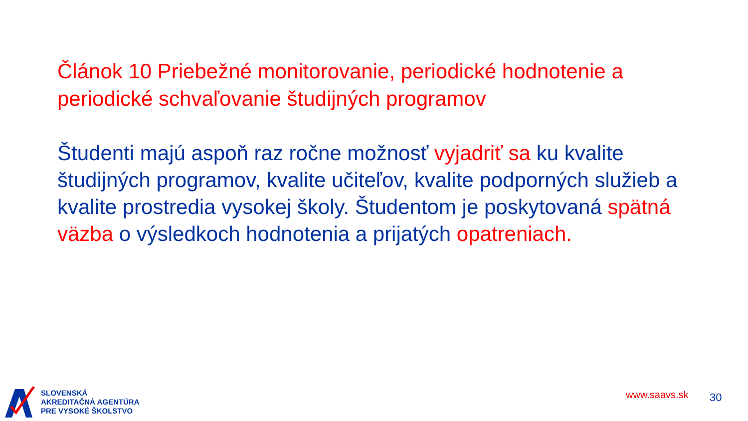Článok 10 Priebežné monitorovanie, periodické hodnotenie a periodické schvaľovanie študijných programov
Študenti majú aspoň raz ročne možnosť vyjadriť sa ku kvalite študijných programov, kvalite učiteľov, kvalite podporných služieb a kvalite prostredia vysokej školy. Študentom je poskytovaná spätná väzba o výsledkoch hodnotenia a prijatých opatreniach.
SLOVENSKÁ
AKREDITAČNÁ AGENTÚRA
PRE VYSOKÉ ŠKOLSTVO
www.saavs.sk 30